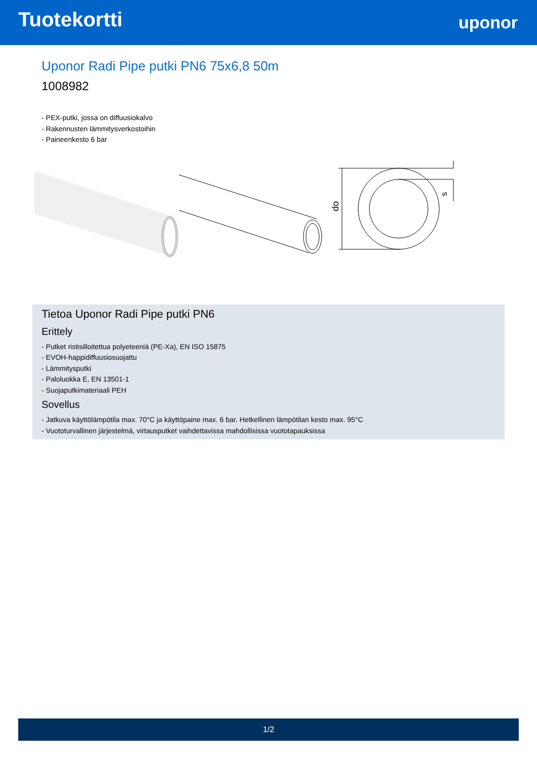Tuotekortti
uponor
Uponor Radi Pipe putki PN6 75x6,8 50m
1008982
- PEX-putki, jossa on diffuusiokalvo
- Rakennusten lämmitysverkostoihin
- Paineenkesto 6 bar
do
s
Tietoa Uponor Radi Pipe putki PN6
Erittely
- Putket ristisilloitettua polyeteeniä (PE-Xa), EN ISO 15875
- EVOH-happidiffuusiosuojattu
- Lämmitysputki
- Paloluokka E, EN 13501-1
- Suojaputkimateriaali PEH
Sovellus
- Jatkuva käyttölämpötila max. 70°C ja käyttöpaine max. 6 bar. Hetkellinen lämpötilan kesto max. 95°C
- Vuototurvallinen järjestelmä, virtausputket vaihdettavissa mahdollisissa vuototapauksissa
1/2